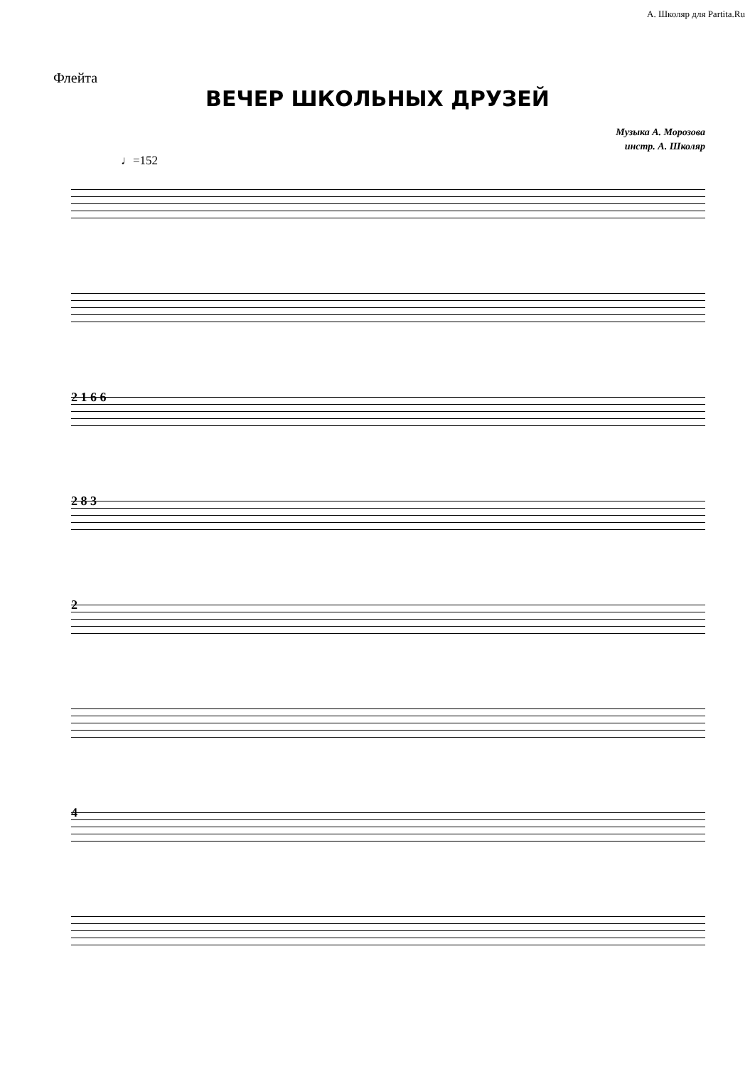А. Школяр для Partita.Ru
Флейта
ВЕЧЕР ШКОЛЬНЫХ ДРУЗЕЙ
Музыка А. Морозова
инстр. А. Школяр
♩=152
2 1 6 6
2 8 3
2
4